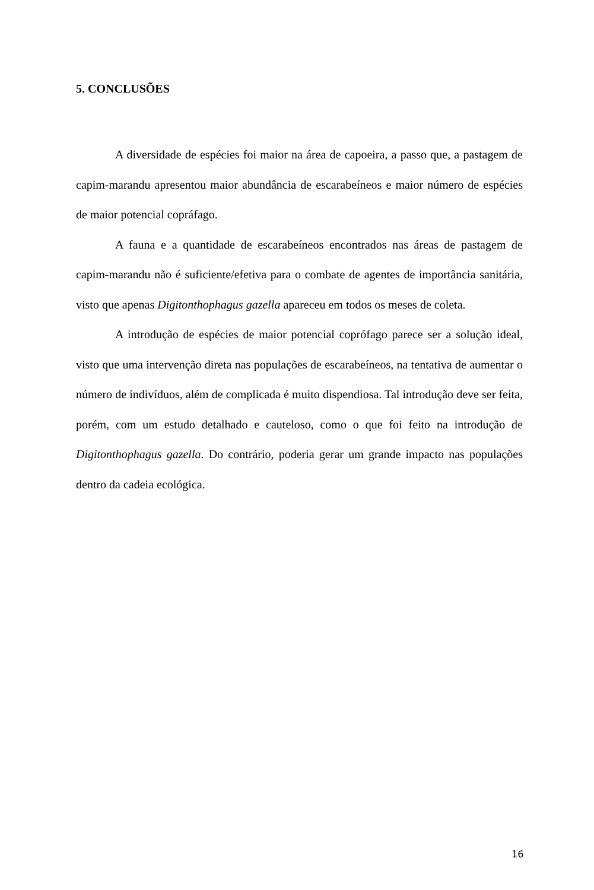5. CONCLUSÕES
A diversidade de espécies foi maior na área de capoeira, a passo que, a pastagem de capim-marandu apresentou maior abundância de escarabeíneos e maior número de espécies de maior potencial copráfago.
A fauna e a quantidade de escarabeíneos encontrados nas áreas de pastagem de capim-marandu não é suficiente/efetiva para o combate de agentes de importância sanitária, visto que apenas Digitonthophagus gazella apareceu em todos os meses de coleta.
A introdução de espécies de maior potencial coprófago parece ser a solução ideal, visto que uma intervenção direta nas populações de escarabeíneos, na tentativa de aumentar o número de indivíduos, além de complicada é muito dispendiosa. Tal introdução deve ser feita, porém, com um estudo detalhado e cauteloso, como o que foi feito na introdução de Digitonthophagus gazella. Do contrário, poderia gerar um grande impacto nas populações dentro da cadeia ecológica.
16